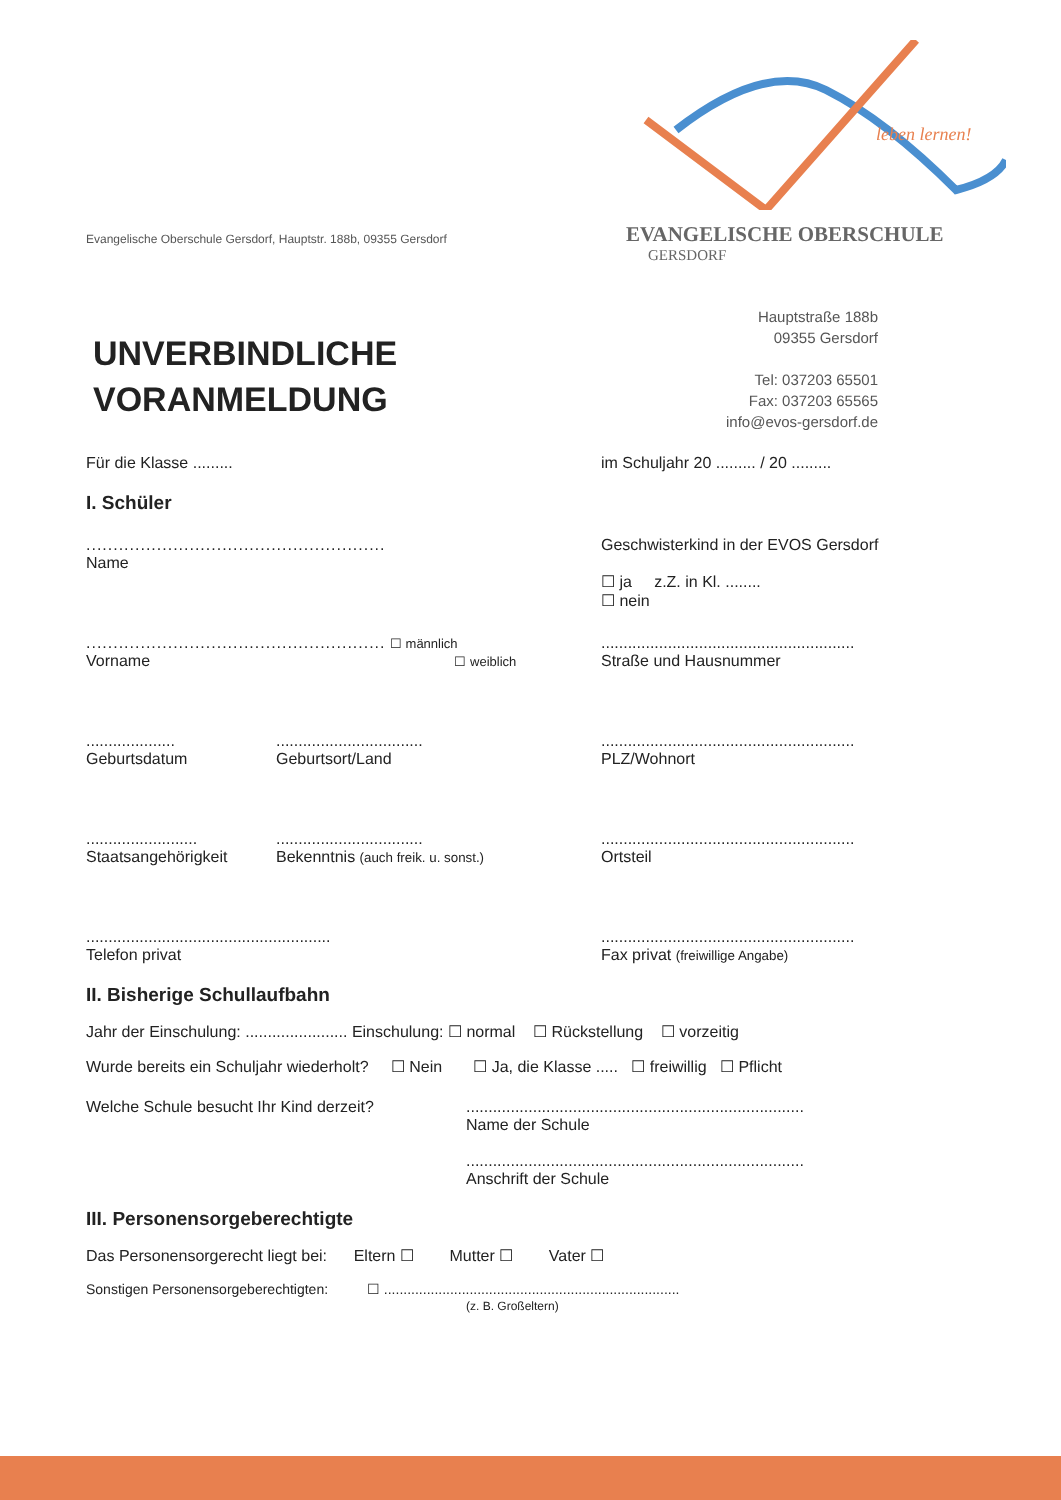Evangelische Oberschule Gersdorf, Hauptstr. 188b, 09355 Gersdorf
leben lernen!
EVANGELISCHE OBERSCHULE
GERSDORF
UNVERBINDLICHE
VORANMELDUNG
Hauptstraße 188b
09355 Gersdorf
Tel: 037203 65501
Fax: 037203 65565
info@evos-gersdorf.de
Für die Klasse ......... im Schuljahr 20 ......... / 20 .........
I. Schüler
.......................................................
Name
Geschwisterkind in der EVOS Gersdorf
☐ ja z.Z. in Kl. ........
☐ nein
....................................................... ☐ männlich
Vorname ☐ weiblich
.........................................................
Straße und Hausnummer
....................
Geburtsdatum.................................
Geburtsort/Land
.........................................................
PLZ/Wohnort
.........................
Staatsangehörigkeit.................................
Bekenntnis (auch freik. u. sonst.)
.........................................................
Ortsteil
.......................................................
Telefon privat
.........................................................
Fax privat (freiwillige Angabe)
II. Bisherige Schullaufbahn
Jahr der Einschulung: ....................... Einschulung: ☐ normal ☐ Rückstellung ☐ vorzeitig
Wurde bereits ein Schuljahr wiederholt? ☐ Nein ☐ Ja, die Klasse ..... ☐ freiwillig ☐ Pflicht
Welche Schule besucht Ihr Kind derzeit? ............................................................................
Name der Schule
............................................................................
Anschrift der Schule
III. Personensorgeberechtigte
Das Personensorgerecht liegt bei: Eltern ☐ Mutter ☐ Vater ☐
Sonstigen Personensorgeberechtigten: ☐ ............................................................................
(z. B. Großeltern)